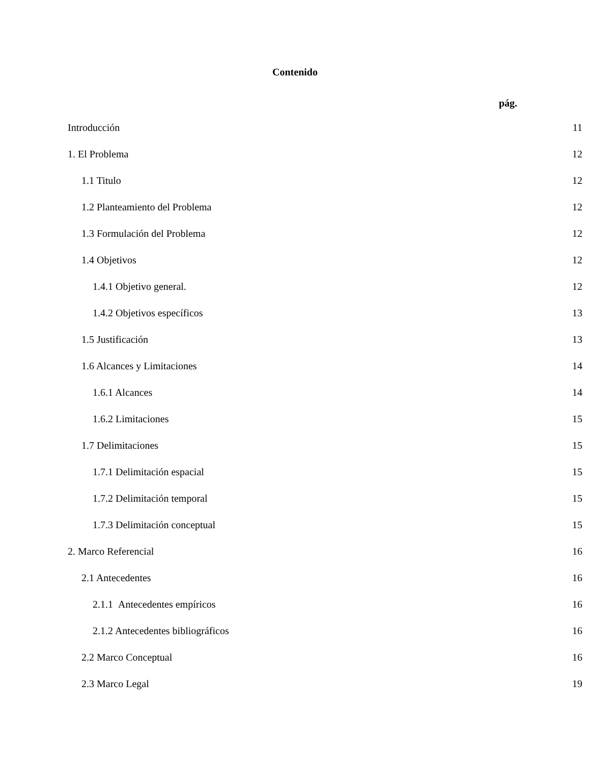Contenido
pág.
Introducción 11
1. El Problema 12
1.1 Titulo 12
1.2 Planteamiento del Problema 12
1.3 Formulación del Problema 12
1.4 Objetivos 12
1.4.1 Objetivo general. 12
1.4.2 Objetivos específicos 13
1.5 Justificación 13
1.6 Alcances y Limitaciones 14
1.6.1 Alcances 14
1.6.2 Limitaciones 15
1.7 Delimitaciones 15
1.7.1 Delimitación espacial 15
1.7.2 Delimitación temporal 15
1.7.3 Delimitación conceptual 15
2. Marco Referencial 16
2.1 Antecedentes 16
2.1.1 Antecedentes empíricos 16
2.1.2 Antecedentes bibliográficos 16
2.2 Marco Conceptual 16
2.3 Marco Legal 19